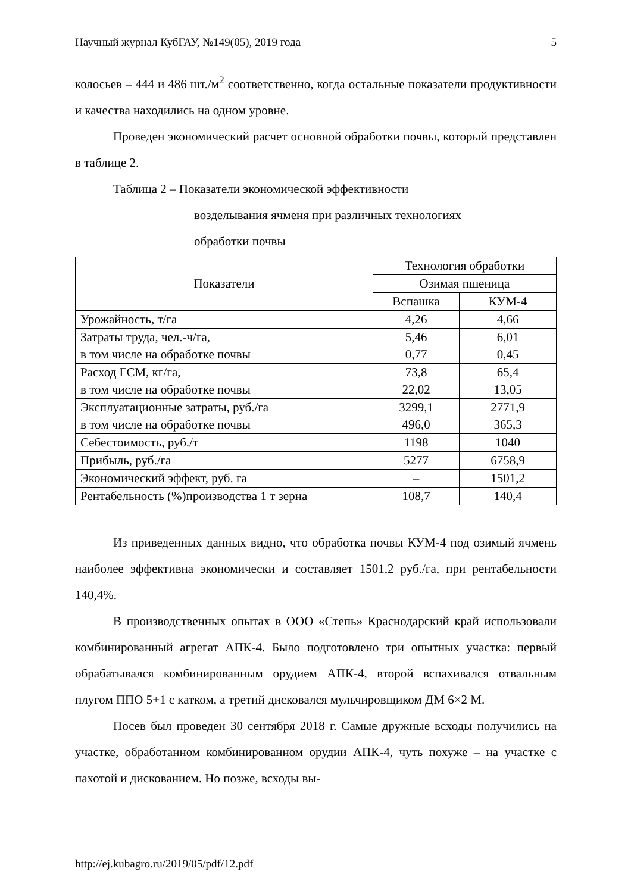Научный журнал КубГАУ, №149(05), 2019 года 5
колосьев – 444 и 486 шт./м<sup>2</sup> соответственно, когда остальные показатели продуктивности и качества находились на одном уровне.
Проведен экономический расчет основной обработки почвы, который представлен в таблице 2.
Таблица 2 – Показатели экономической эффективности
возделывания ячменя при различных технологиях
обработки почвы
| Показатели | Технология обработки | |
| --- | --- | --- |
| | Озимая пшеница | |
| | Вспашка | КУМ-4 |
| Урожайность, т/га | 4,26 | 4,66 |
| Затраты труда, чел.-ч/га, в том числе на обработке почвы | 5,46 0,77 | 6,01 0,45 |
| Расход ГСМ, кг/га, в том числе на обработке почвы | 73,8 22,02 | 65,4 13,05 |
| Эксплуатационные затраты, руб./га в том числе на обработке почвы | 3299,1 496,0 | 2771,9 365,3 |
| Себестоимость, руб./т | 1198 | 1040 |
| Прибыль, руб./га | 5277 | 6758,9 |
| Экономический эффект, руб. га | – | 1501,2 |
| Рентабельность (%)производства 1 т зерна | 108,7 | 140,4 |
Из приведенных данных видно, что обработка почвы КУМ-4 под озимый ячмень наиболее эффективна экономически и составляет 1501,2 руб./га, при рентабельности 140,4%.
В производственных опытах в ООО «Степь» Краснодарский край использовали комбинированный агрегат АПК-4. Было подготовлено три опытных участка: первый обрабатывался комбинированным орудием АПК-4, второй вспахивался отвальным плугом ППО 5+1 с катком, а третий дисковался мульчировщиком ДМ 6×2 М.
Посев был проведен 30 сентября 2018 г. Самые дружные всходы получились на участке, обработанном комбинированном орудии АПК-4, чуть похуже – на участке с пахотой и дискованием. Но позже, всходы вы-
http://ej.kubagro.ru/2019/05/pdf/12.pdf